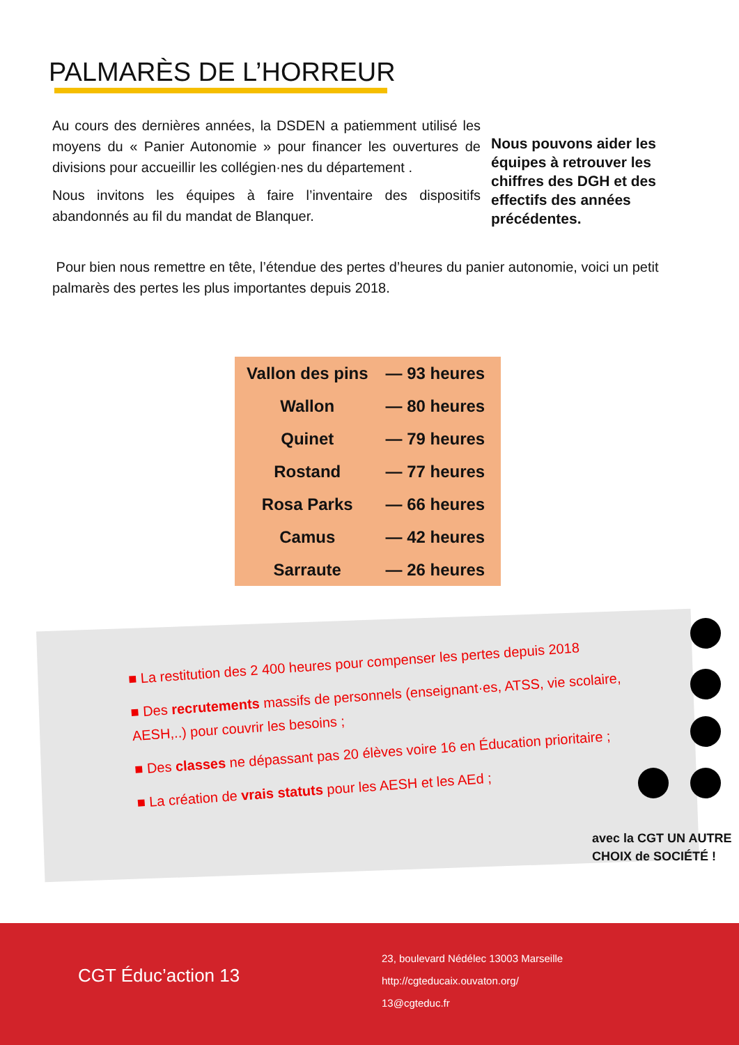PALMARÈS DE L’HORREUR
Au cours des dernières années, la DSDEN a patiemment utilisé les moyens du « Panier Autonomie » pour financer les ouvertures de divisions pour accueillir les collégien·nes du département .
Nous invitons les équipes à faire l’inventaire des dispositifs abandonnés au fil du mandat de Blanquer.
Nous pouvons aider les équipes à retrouver les chiffres des DGH et des effectifs des années précédentes.
Pour bien nous remettre en tête, l’étendue des pertes d’heures du panier autonomie, voici un petit palmarès des pertes les plus importantes depuis 2018.
| Vallon des pins | — 93 heures |
| Wallon | — 80 heures |
| Quinet | — 79 heures |
| Rostand | — 77 heures |
| Rosa Parks | — 66 heures |
| Camus | — 42 heures |
| Sarraute | — 26 heures |
■ La restitution des 2 400 heures pour compenser les pertes depuis 2018
■ Des recrutements massifs de personnels (enseignant·es, ATSS, vie scolaire, AESH,..) pour couvrir les besoins ;
■ Des classes ne dépassant pas 20 élèves voire 16 en Éducation prioritaire ;
■ La création de vrais statuts pour les AESH et les AEd ;
avec la CGT UN AUTRE CHOIX de SOCIÉTÉ !
CGT Éduc’action 13
23, boulevard Nédélec 13003 Marseille
http://cgteducaix.ouvaton.org/
13@cgteduc.fr